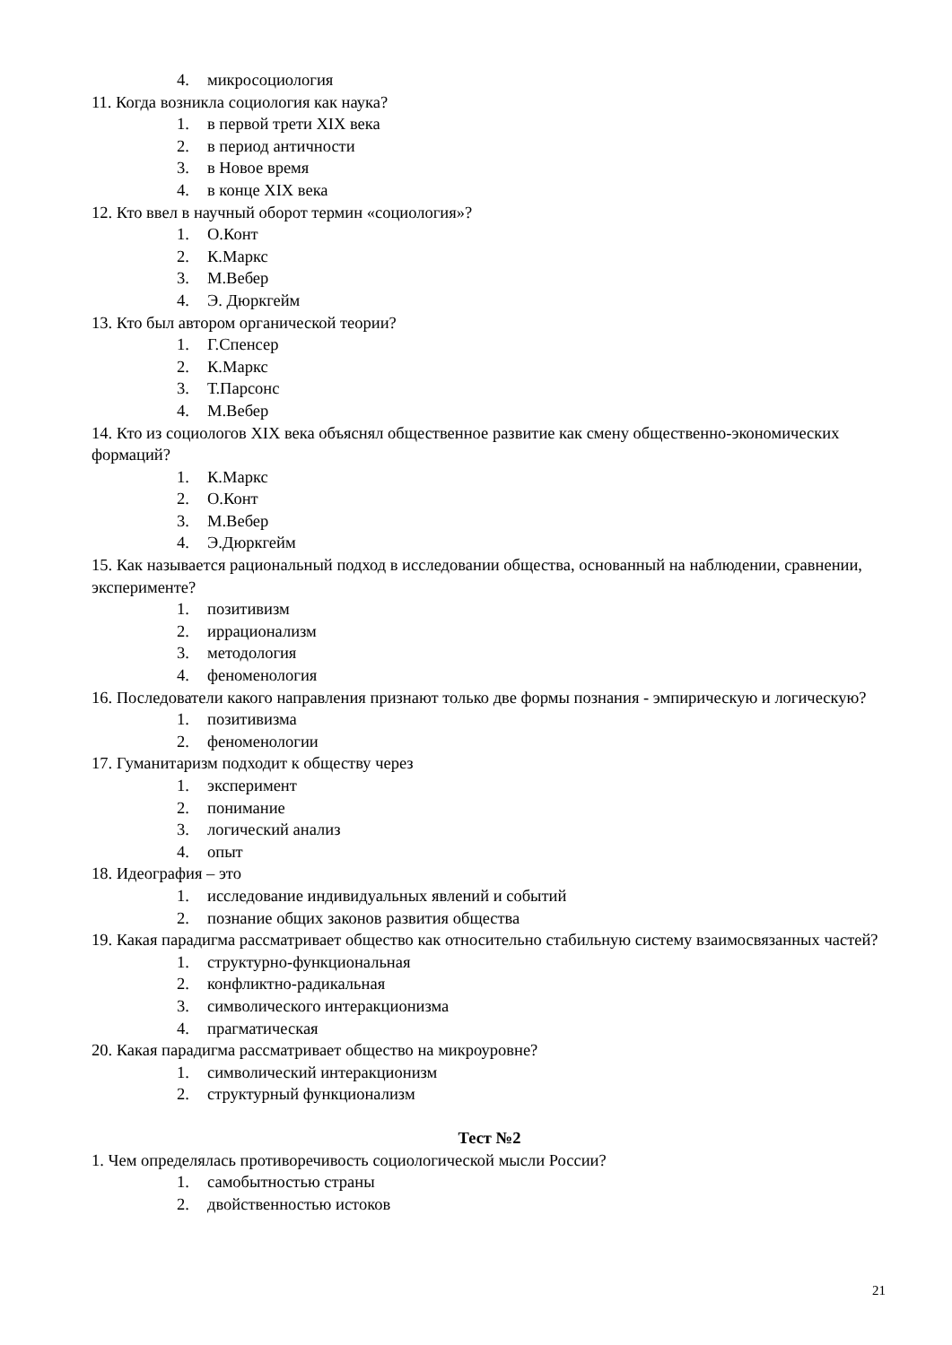4. микросоциология
11. Когда возникла социология как наука?
1. в первой трети XIX века
2. в период античности
3. в Новое время
4. в конце XIX века
12. Кто ввел в научный оборот термин «социология»?
1. О.Конт
2. К.Маркс
3. М.Вебер
4. Э. Дюркгейм
13. Кто был автором органической теории?
1. Г.Спенсер
2. К.Маркс
3. Т.Парсонс
4. М.Вебер
14. Кто из социологов XIX века объяснял общественное развитие как смену общественно-экономических формаций?
1. К.Маркс
2. О.Конт
3. М.Вебер
4. Э.Дюркгейм
15. Как называется рациональный подход в исследовании общества, основанный на наблюдении, сравнении, эксперименте?
1. позитивизм
2. иррационализм
3. методология
4. феноменология
16. Последователи какого направления признают только две формы познания - эмпирическую и логическую?
1. позитивизма
2. феноменологии
17. Гуманитаризм подходит к обществу через
1. эксперимент
2. понимание
3. логический анализ
4. опыт
18. Идеография – это
1. исследование индивидуальных явлений и событий
2. познание общих законов развития общества
19. Какая парадигма рассматривает общество как относительно стабильную систему взаимосвязанных частей?
1. структурно-функциональная
2. конфликтно-радикальная
3. символического интеракционизма
4. прагматическая
20. Какая парадигма рассматривает общество на микроуровне?
1. символический интеракционизм
2. структурный функционализм
Тест №2
1. Чем определялась противоречивость социологической мысли России?
1. самобытностью страны
2. двойственностью истоков
21